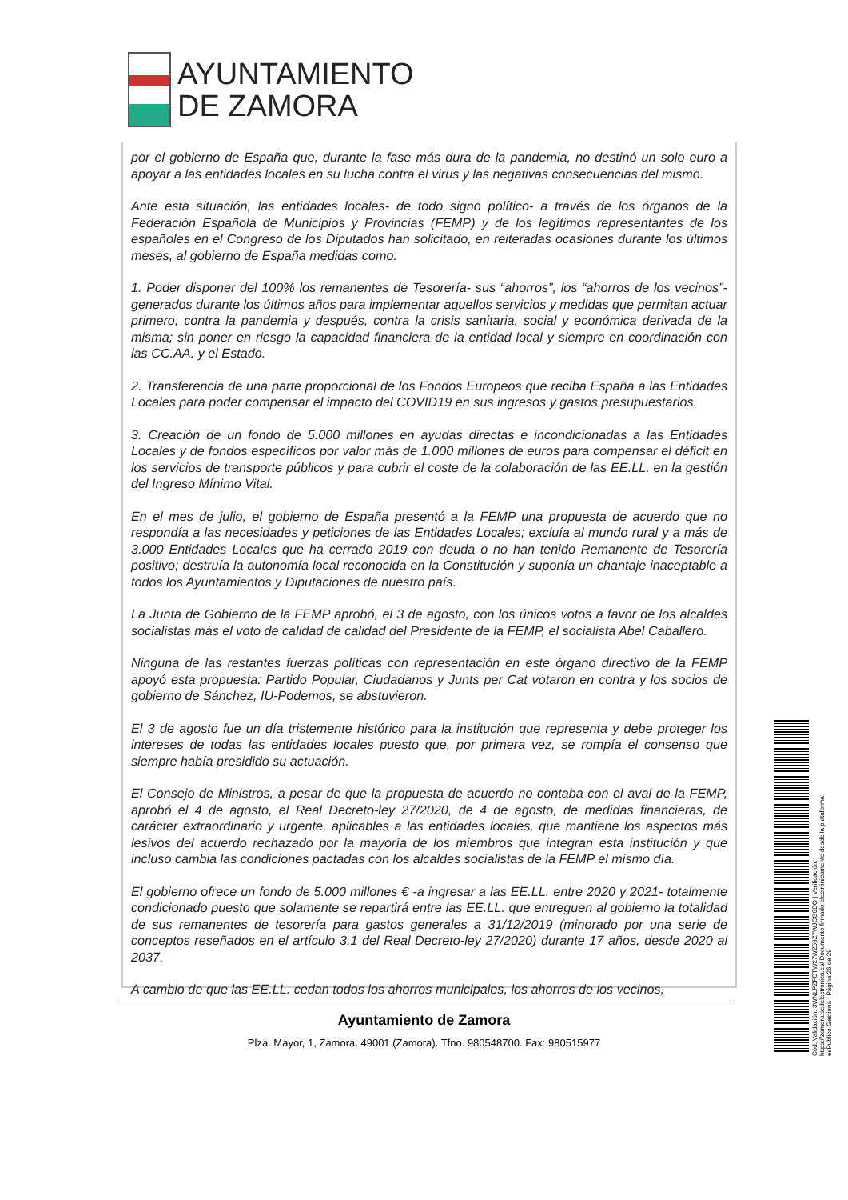AYUNTAMIENTO
DE ZAMORA
por el gobierno de España que, durante la fase más dura de la pandemia, no destinó un solo euro a apoyar a las entidades locales en su lucha contra el virus y las negativas consecuencias del mismo.
Ante esta situación, las entidades locales- de todo signo político- a través de los órganos de la Federación Española de Municipios y Provincias (FEMP) y de los legítimos representantes de los españoles en el Congreso de los Diputados han solicitado, en reiteradas ocasiones durante los últimos meses, al gobierno de España medidas como:
1. Poder disponer del 100% los remanentes de Tesorería- sus “ahorros”, los “ahorros de los vecinos”- generados durante los últimos años para implementar aquellos servicios y medidas que permitan actuar primero, contra la pandemia y después, contra la crisis sanitaria, social y económica derivada de la misma; sin poner en riesgo la capacidad financiera de la entidad local y siempre en coordinación con las CC.AA. y el Estado.
2. Transferencia de una parte proporcional de los Fondos Europeos que reciba España a las Entidades Locales para poder compensar el impacto del COVID19 en sus ingresos y gastos presupuestarios.
3. Creación de un fondo de 5.000 millones en ayudas directas e incondicionadas a las Entidades Locales y de fondos específicos por valor más de 1.000 millones de euros para compensar el déficit en los servicios de transporte públicos y para cubrir el coste de la colaboración de las EE.LL. en la gestión del Ingreso Mínimo Vital.
En el mes de julio, el gobierno de España presentó a la FEMP una propuesta de acuerdo que no respondía a las necesidades y peticiones de las Entidades Locales; excluía al mundo rural y a más de 3.000 Entidades Locales que ha cerrado 2019 con deuda o no han tenido Remanente de Tesorería positivo; destruía la autonomía local reconocida en la Constitución y suponía un chantaje inaceptable a todos los Ayuntamientos y Diputaciones de nuestro país.
La Junta de Gobierno de la FEMP aprobó, el 3 de agosto, con los únicos votos a favor de los alcaldes socialistas más el voto de calidad de calidad del Presidente de la FEMP, el socialista Abel Caballero.
Ninguna de las restantes fuerzas políticas con representación en este órgano directivo de la FEMP apoyó esta propuesta: Partido Popular, Ciudadanos y Junts per Cat votaron en contra y los socios de gobierno de Sánchez, IU-Podemos, se abstuvieron.
El 3 de agosto fue un día tristemente histórico para la institución que representa y debe proteger los intereses de todas las entidades locales puesto que, por primera vez, se rompía el consenso que siempre había presidido su actuación.
El Consejo de Ministros, a pesar de que la propuesta de acuerdo no contaba con el aval de la FEMP, aprobó el 4 de agosto, el Real Decreto-ley 27/2020, de 4 de agosto, de medidas financieras, de carácter extraordinario y urgente, aplicables a las entidades locales, que mantiene los aspectos más lesivos del acuerdo rechazado por la mayoría de los miembros que integran esta institución y que incluso cambia las condiciones pactadas con los alcaldes socialistas de la FEMP el mismo día.
El gobierno ofrece un fondo de 5.000 millones € -a ingresar a las EE.LL. entre 2020 y 2021- totalmente condicionado puesto que solamente se repartirá entre las EE.LL. que entreguen al gobierno la totalidad de sus remanentes de tesorería para gastos generales a 31/12/2019 (minorado por una serie de conceptos reseñados en el artículo 3.1 del Real Decreto-ley 27/2020) durante 17 años, desde 2020 al 2037.
A cambio de que las EE.LL. cedan todos los ahorros municipales, los ahorros de los vecinos,
Ayuntamiento de Zamora
Plza. Mayor, 1, Zamora. 49001 (Zamora). Tfno. 980548700. Fax: 980515977
Cód. Validación: 3WNLPZFCTW27WZ59Z7WJCG6DQ | Verificación: https://zamora.sedelectronica.es/ Documento firmado electrónicamente desde la plataforma esPublico Gestiona | Página 26 de 29